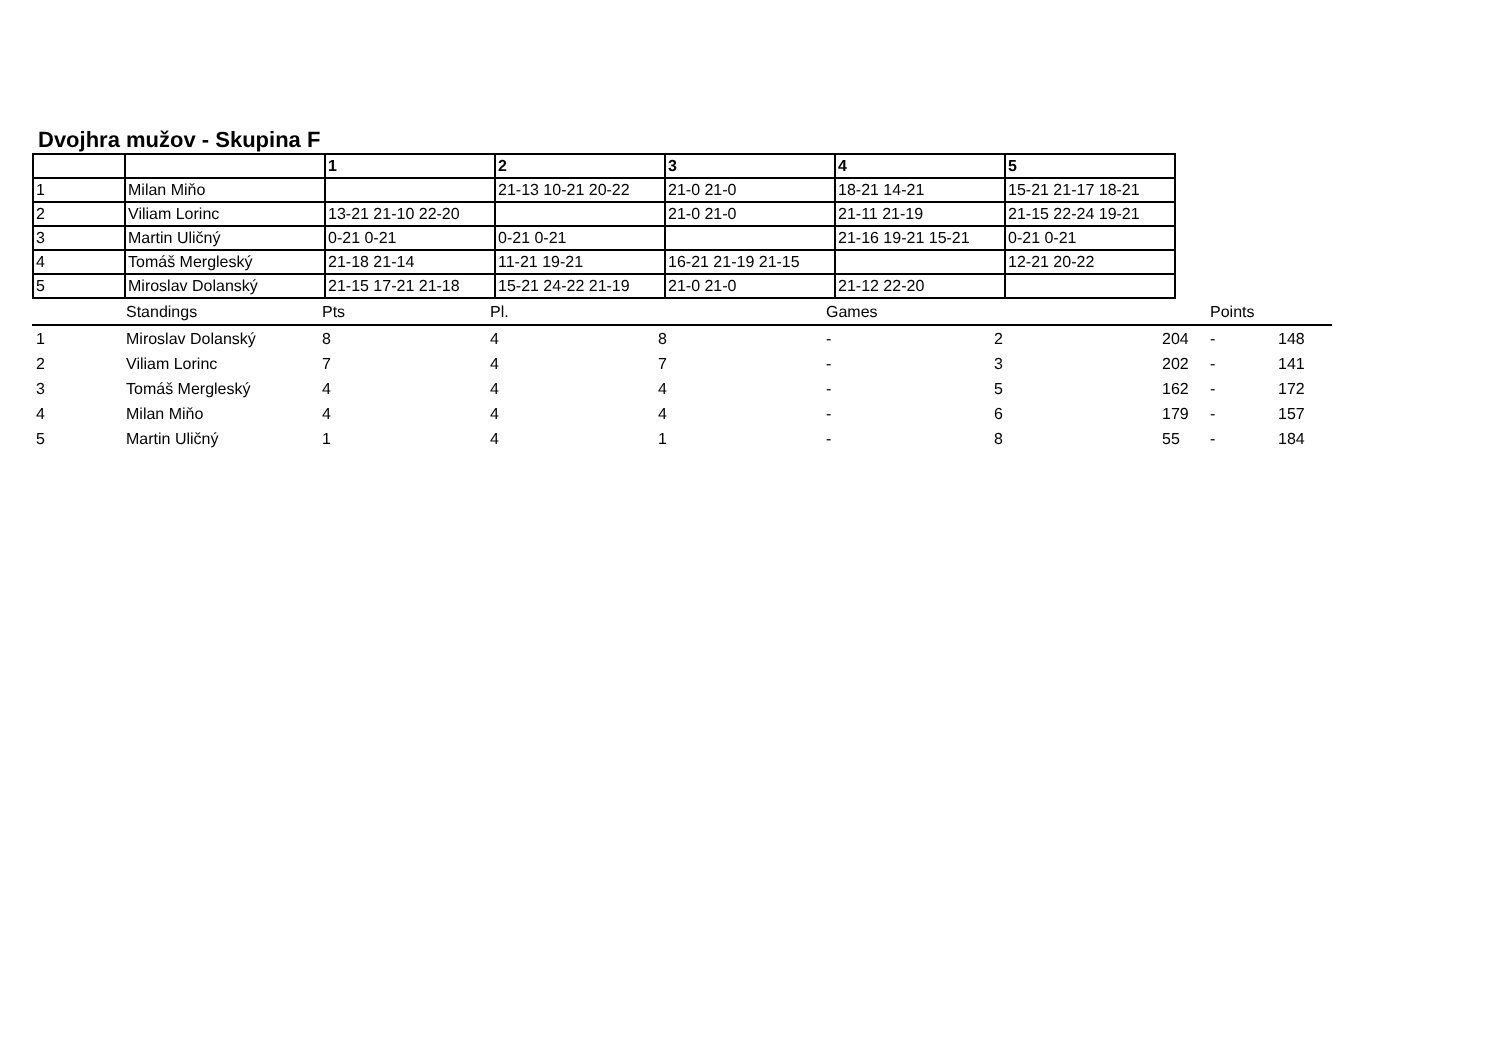Dvojhra mužov - Skupina F
| | | 1 | 2 | 3 | 4 | 5 |
| 1 | Milan Miňo | | 21-13 10-21 20-22 | 21-0 21-0 | 18-21 14-21 | 15-21 21-17 18-21 |
| 2 | Viliam Lorinc | 13-21 21-10 22-20 | | 21-0 21-0 | 21-11 21-19 | 21-15 22-24 19-21 |
| 3 | Martin Uličný | 0-21 0-21 | 0-21 0-21 | | 21-16 19-21 15-21 | 0-21 0-21 |
| 4 | Tomáš Mergleský | 21-18 21-14 | 11-21 19-21 | 16-21 21-19 21-15 | | 12-21 20-22 |
| 5 | Miroslav Dolanský | 21-15 17-21 21-18 | 15-21 24-22 21-19 | 21-0 21-0 | 21-12 22-20 | |
| | Standings | Pts | Pl. | | Games | | | Points | |
| 1 | Miroslav Dolanský | 8 | 4 | 8 | - | 2 | 204 | - | 148 |
| 2 | Viliam Lorinc | 7 | 4 | 7 | - | 3 | 202 | - | 141 |
| 3 | Tomáš Mergleský | 4 | 4 | 4 | - | 5 | 162 | - | 172 |
| 4 | Milan Miňo | 4 | 4 | 4 | - | 6 | 179 | - | 157 |
| 5 | Martin Uličný | 1 | 4 | 1 | - | 8 | 55 | - | 184 |